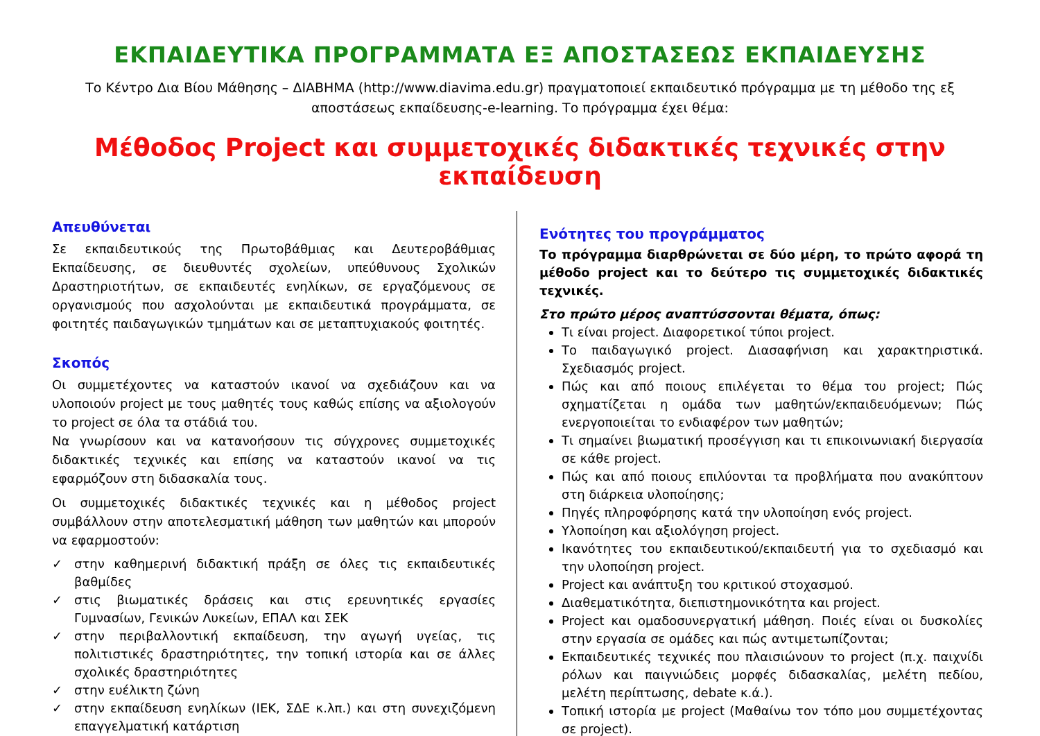ΕΚΠΑΙΔΕΥΤΙΚΑ ΠΡΟΓΡΑΜΜΑΤΑ ΕΞ ΑΠΟΣΤΑΣΕΩΣ ΕΚΠΑΙΔΕΥΣΗΣ
Το Κέντρο Δια Βίου Μάθησης – ΔΙΑΒΗΜΑ (http://www.diavima.edu.gr) πραγματοποιεί εκπαιδευτικό πρόγραμμα με τη μέθοδο της εξ αποστάσεως εκπαίδευσης-e-learning. Το πρόγραμμα έχει θέμα:
Μέθοδος Project και συμμετοχικές διδακτικές τεχνικές στην εκπαίδευση
Απευθύνεται
Σε εκπαιδευτικούς της Πρωτοβάθμιας και Δευτεροβάθμιας Εκπαίδευσης, σε διευθυντές σχολείων, υπεύθυνους Σχολικών Δραστηριοτήτων, σε εκπαιδευτές ενηλίκων, σε εργαζόμενους σε οργανισμούς που ασχολούνται με εκπαιδευτικά προγράμματα, σε φοιτητές παιδαγωγικών τμημάτων και σε μεταπτυχιακούς φοιτητές.
Σκοπός
Οι συμμετέχοντες να καταστούν ικανοί να σχεδιάζουν και να υλοποιούν project με τους μαθητές τους καθώς επίσης να αξιολογούν το project σε όλα τα στάδιά του.
Να γνωρίσουν και να κατανοήσουν τις σύγχρονες συμμετοχικές διδακτικές τεχνικές και επίσης να καταστούν ικανοί να τις εφαρμόζουν στη διδασκαλία τους.
Οι συμμετοχικές διδακτικές τεχνικές και η μέθοδος project συμβάλλουν στην αποτελεσματική μάθηση των μαθητών και μπορούν να εφαρμοστούν:
✓ στην καθημερινή διδακτική πράξη σε όλες τις εκπαιδευτικές βαθμίδες
✓ στις βιωματικές δράσεις και στις ερευνητικές εργασίες Γυμνασίων, Γενικών Λυκείων, ΕΠΑΛ και ΣΕΚ
✓ στην περιβαλλοντική εκπαίδευση, την αγωγή υγείας, τις πολιτιστικές δραστηριότητες, την τοπική ιστορία και σε άλλες σχολικές δραστηριότητες
✓ στην ευέλικτη ζώνη
✓ στην εκπαίδευση ενηλίκων (ΙΕΚ, ΣΔΕ κ.λπ.) και στη συνεχιζόμενη επαγγελματική κατάρτιση
Ενότητες του προγράμματος
Το πρόγραμμα διαρθρώνεται σε δύο μέρη, το πρώτο αφορά τη μέθοδο project και το δεύτερο τις συμμετοχικές διδακτικές τεχνικές.
Στο πρώτο μέρος αναπτύσσονται θέματα, όπως:
Τι είναι project. Διαφορετικοί τύποι project.
Το παιδαγωγικό project. Διασαφήνιση και χαρακτηριστικά. Σχεδιασμός project.
Πώς και από ποιους επιλέγεται το θέμα του project; Πώς σχηματίζεται η ομάδα των μαθητών/εκπαιδευόμενων; Πώς ενεργοποιείται το ενδιαφέρον των μαθητών;
Τι σημαίνει βιωματική προσέγγιση και τι επικοινωνιακή διεργασία σε κάθε project.
Πώς και από ποιους επιλύονται τα προβλήματα που ανακύπτουν στη διάρκεια υλοποίησης;
Πηγές πληροφόρησης κατά την υλοποίηση ενός project.
Υλοποίηση και αξιολόγηση project.
Ικανότητες του εκπαιδευτικού/εκπαιδευτή για το σχεδιασμό και την υλοποίηση project.
Project και ανάπτυξη του κριτικού στοχασμού.
Διαθεματικότητα, διεπιστημονικότητα και project.
Project και ομαδοσυνεργατική μάθηση. Ποιές είναι οι δυσκολίες στην εργασία σε ομάδες και πώς αντιμετωπίζονται;
Εκπαιδευτικές τεχνικές που πλαισιώνουν το project (π.χ. παιχνίδι ρόλων και παιγνιώδεις μορφές διδασκαλίας, μελέτη πεδίου, μελέτη περίπτωσης, debate κ.ά.).
Τοπική ιστορία με project (Μαθαίνω τον τόπο μου συμμετέχοντας σε project).